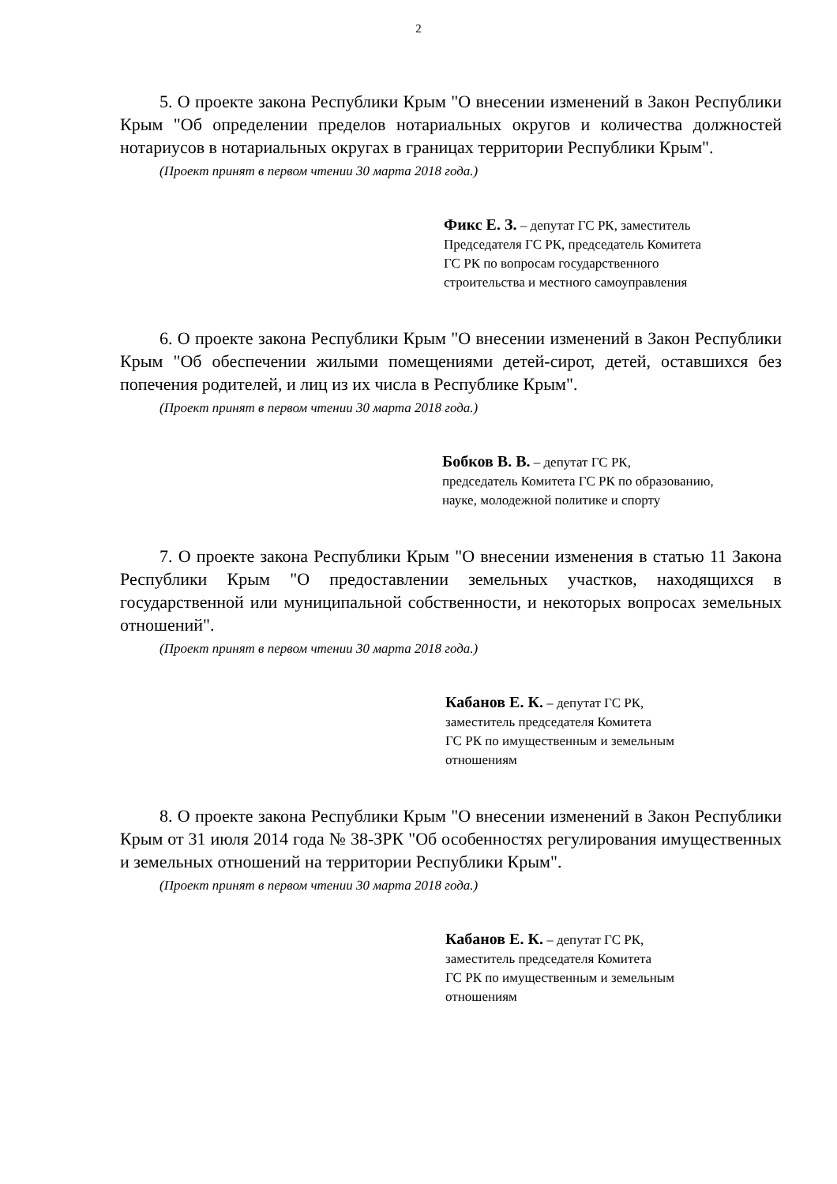2
5. О проекте закона Республики Крым "О внесении изменений в Закон Республики Крым "Об определении пределов нотариальных округов и количества должностей нотариусов в нотариальных округах в границах территории Республики Крым".
(Проект принят в первом чтении 30 марта 2018 года.)
Фикс Е. З. – депутат ГС РК, заместитель
Председателя ГС РК, председатель Комитета
ГС РК по вопросам государственного
строительства и местного самоуправления
6. О проекте закона Республики Крым "О внесении изменений в Закон Республики Крым "Об обеспечении жилыми помещениями детей-сирот, детей, оставшихся без попечения родителей, и лиц из их числа в Республике Крым".
(Проект принят в первом чтении 30 марта 2018 года.)
Бобков В. В. – депутат ГС РК,
председатель Комитета ГС РК по образованию,
науке, молодежной политике и спорту
7. О проекте закона Республики Крым "О внесении изменения в статью 11 Закона Республики Крым "О предоставлении земельных участков, находящихся в государственной или муниципальной собственности, и некоторых вопросах земельных отношений".
(Проект принят в первом чтении 30 марта 2018 года.)
Кабанов Е. К. – депутат ГС РК,
заместитель председателя Комитета
ГС РК по имущественным и земельным
отношениям
8. О проекте закона Республики Крым "О внесении изменений в Закон Республики Крым от 31 июля 2014 года № 38-ЗРК "Об особенностях регулирования имущественных и земельных отношений на территории Республики Крым".
(Проект принят в первом чтении 30 марта 2018 года.)
Кабанов Е. К. – депутат ГС РК,
заместитель председателя Комитета
ГС РК по имущественным и земельным
отношениям